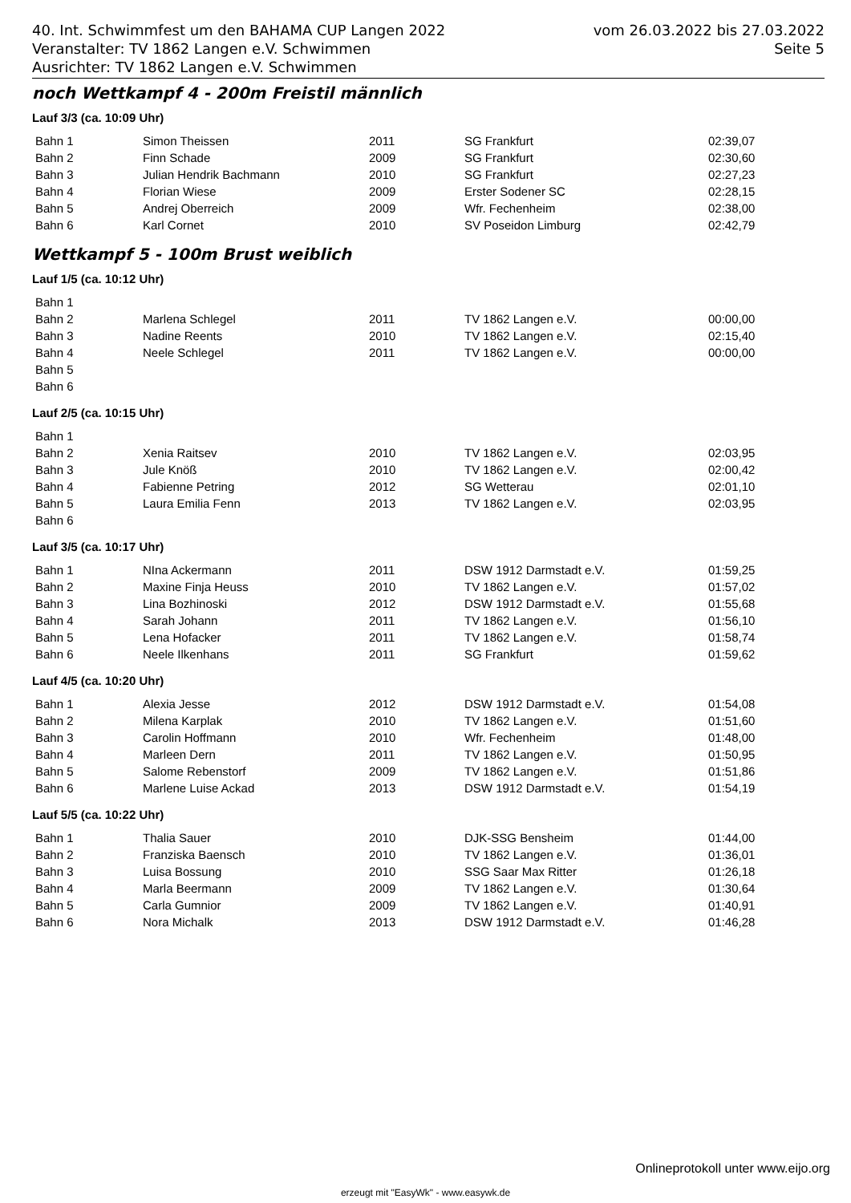vom 26.03.2022 bis 27.03.2022
Seite 5
40. Int. Schwimmfest um den BAHAMA CUP Langen 2022
Veranstalter: TV 1862 Langen e.V. Schwimmen
Ausrichter: TV 1862 Langen e.V. Schwimmen
noch Wettkampf 4 - 200m Freistil männlich
Lauf 3/3 (ca. 10:09 Uhr)
| Bahn 1 | Simon Theissen | 2011 | SG Frankfurt | 02:39,07 |
| Bahn 2 | Finn Schade | 2009 | SG Frankfurt | 02:30,60 |
| Bahn 3 | Julian Hendrik Bachmann | 2010 | SG Frankfurt | 02:27,23 |
| Bahn 4 | Florian Wiese | 2009 | Erster Sodener SC | 02:28,15 |
| Bahn 5 | Andrej Oberreich | 2009 | Wfr. Fechenheim | 02:38,00 |
| Bahn 6 | Karl Cornet | 2010 | SV Poseidon Limburg | 02:42,79 |
Wettkampf 5 - 100m Brust weiblich
Lauf 1/5 (ca. 10:12 Uhr)
| Bahn 1 | | | | |
| Bahn 2 | Marlena Schlegel | 2011 | TV 1862 Langen e.V. | 00:00,00 |
| Bahn 3 | Nadine Reents | 2010 | TV 1862 Langen e.V. | 02:15,40 |
| Bahn 4 | Neele Schlegel | 2011 | TV 1862 Langen e.V. | 00:00,00 |
| Bahn 5 | | | | |
| Bahn 6 | | | | |
Lauf 2/5 (ca. 10:15 Uhr)
| Bahn 1 | | | | |
| Bahn 2 | Xenia Raitsev | 2010 | TV 1862 Langen e.V. | 02:03,95 |
| Bahn 3 | Jule Knöß | 2010 | TV 1862 Langen e.V. | 02:00,42 |
| Bahn 4 | Fabienne Petring | 2012 | SG Wetterau | 02:01,10 |
| Bahn 5 | Laura Emilia Fenn | 2013 | TV 1862 Langen e.V. | 02:03,95 |
| Bahn 6 | | | | |
Lauf 3/5 (ca. 10:17 Uhr)
| Bahn 1 | NIna Ackermann | 2011 | DSW 1912 Darmstadt e.V. | 01:59,25 |
| Bahn 2 | Maxine Finja Heuss | 2010 | TV 1862 Langen e.V. | 01:57,02 |
| Bahn 3 | Lina Bozhinoski | 2012 | DSW 1912 Darmstadt e.V. | 01:55,68 |
| Bahn 4 | Sarah Johann | 2011 | TV 1862 Langen e.V. | 01:56,10 |
| Bahn 5 | Lena Hofacker | 2011 | TV 1862 Langen e.V. | 01:58,74 |
| Bahn 6 | Neele Ilkenhans | 2011 | SG Frankfurt | 01:59,62 |
Lauf 4/5 (ca. 10:20 Uhr)
| Bahn 1 | Alexia Jesse | 2012 | DSW 1912 Darmstadt e.V. | 01:54,08 |
| Bahn 2 | Milena Karplak | 2010 | TV 1862 Langen e.V. | 01:51,60 |
| Bahn 3 | Carolin Hoffmann | 2010 | Wfr. Fechenheim | 01:48,00 |
| Bahn 4 | Marleen Dern | 2011 | TV 1862 Langen e.V. | 01:50,95 |
| Bahn 5 | Salome Rebenstorf | 2009 | TV 1862 Langen e.V. | 01:51,86 |
| Bahn 6 | Marlene Luise Ackad | 2013 | DSW 1912 Darmstadt e.V. | 01:54,19 |
Lauf 5/5 (ca. 10:22 Uhr)
| Bahn 1 | Thalia Sauer | 2010 | DJK-SSG Bensheim | 01:44,00 |
| Bahn 2 | Franziska Baensch | 2010 | TV 1862 Langen e.V. | 01:36,01 |
| Bahn 3 | Luisa Bossung | 2010 | SSG Saar Max Ritter | 01:26,18 |
| Bahn 4 | Marla Beermann | 2009 | TV 1862 Langen e.V. | 01:30,64 |
| Bahn 5 | Carla Gumnior | 2009 | TV 1862 Langen e.V. | 01:40,91 |
| Bahn 6 | Nora Michalk | 2013 | DSW 1912 Darmstadt e.V. | 01:46,28 |
Onlineprotokoll unter www.eijo.org
erzeugt mit "EasyWk" - www.easywk.de